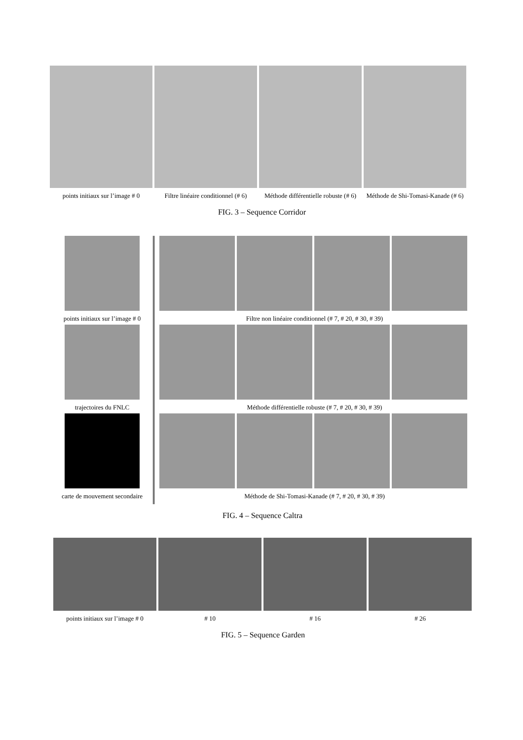points initiaux sur l’image # 0
Filtre linéaire conditionnel (# 6)
Méthode différentielle robuste (# 6)
Méthode de Shi-Tomasi-Kanade (# 6)
FIG. 3 – Sequence Corridor
points initiaux sur l’image # 0
trajectoires du FNLC
carte de mouvement secondaire
Filtre non linéaire conditionnel (# 7, # 20, # 30, # 39)
Méthode différentielle robuste (# 7, # 20, # 30, # 39)
Méthode de Shi-Tomasi-Kanade (# 7, # 20, # 30, # 39)
FIG. 4 – Sequence Caltra
points initiaux sur l’image # 0
# 10 # 16 # 26
FIG. 5 – Sequence Garden